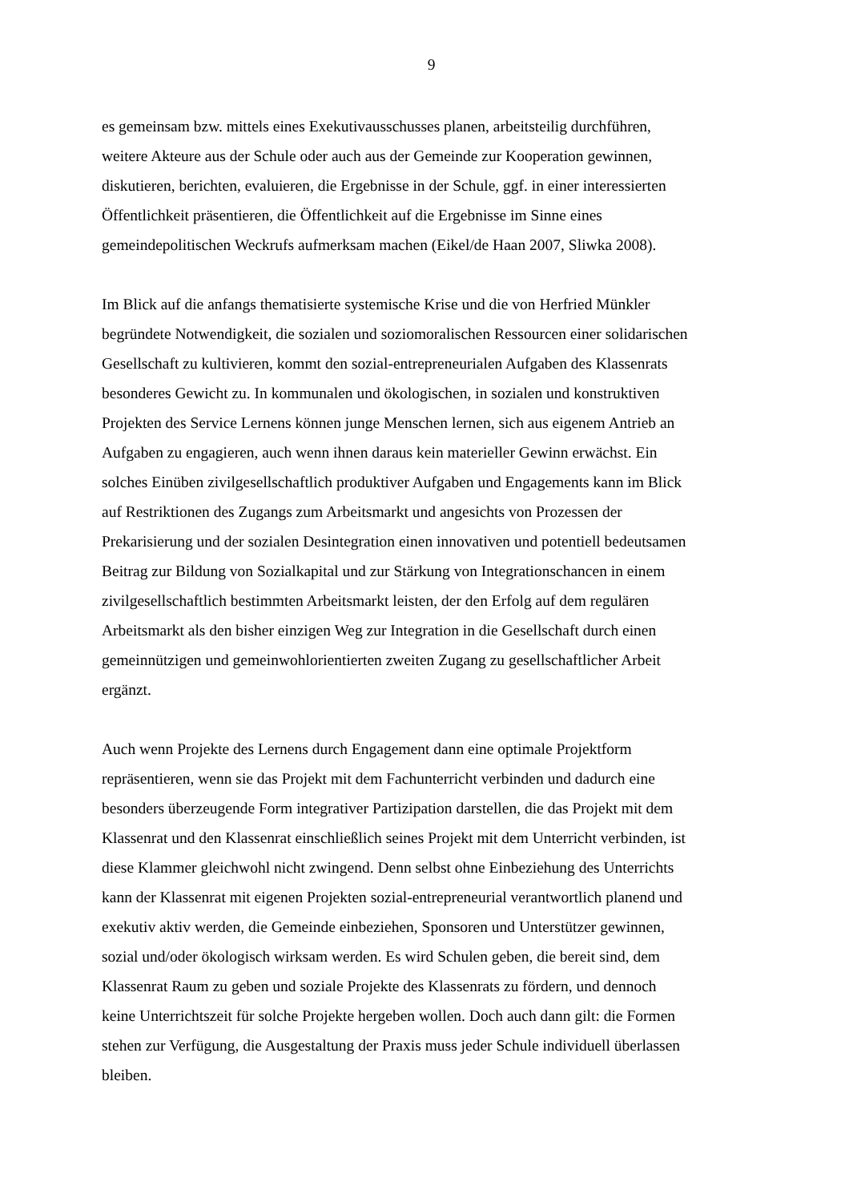9
es gemeinsam bzw. mittels eines Exekutivausschusses planen, arbeitsteilig durchführen,
weitere Akteure aus der Schule oder auch aus der Gemeinde zur Kooperation gewinnen,
diskutieren, berichten, evaluieren, die Ergebnisse in der Schule, ggf. in einer interessierten
Öffentlichkeit präsentieren, die Öffentlichkeit auf die Ergebnisse im Sinne eines
gemeindepolitischen Weckrufs aufmerksam machen (Eikel/de Haan 2007, Sliwka 2008).
Im Blick auf die anfangs thematisierte systemische Krise und die von Herfried Münkler
begründete Notwendigkeit, die sozialen und soziomoralischen Ressourcen einer solidarischen
Gesellschaft zu kultivieren, kommt den sozial-entrepreneurialen Aufgaben des Klassenrats
besonderes Gewicht zu. In kommunalen und ökologischen, in sozialen und konstruktiven
Projekten des Service Lernens können junge Menschen lernen, sich aus eigenem Antrieb an
Aufgaben zu engagieren, auch wenn ihnen daraus kein materieller Gewinn erwächst. Ein
solches Einüben zivilgesellschaftlich produktiver Aufgaben und Engagements kann im Blick
auf Restriktionen des Zugangs zum Arbeitsmarkt und angesichts von Prozessen der
Prekarisierung und der sozialen Desintegration einen innovativen und potentiell bedeutsamen
Beitrag zur Bildung von Sozialkapital und zur Stärkung von Integrationschancen in einem
zivilgesellschaftlich bestimmten Arbeitsmarkt leisten, der den Erfolg auf dem regulären
Arbeitsmarkt als den bisher einzigen Weg zur Integration in die Gesellschaft durch einen
gemeinnützigen und gemeinwohlorientierten zweiten Zugang zu gesellschaftlicher Arbeit
ergänzt.
Auch wenn Projekte des Lernens durch Engagement dann eine optimale Projektform
repräsentieren, wenn sie das Projekt mit dem Fachunterricht verbinden und dadurch eine
besonders überzeugende Form integrativer Partizipation darstellen, die das Projekt mit dem
Klassenrat und den Klassenrat einschließlich seines Projekt mit dem Unterricht verbinden, ist
diese Klammer gleichwohl nicht zwingend. Denn selbst ohne Einbeziehung des Unterrichts
kann der Klassenrat mit eigenen Projekten sozial-entrepreneurial verantwortlich planend und
exekutiv aktiv werden, die Gemeinde einbeziehen, Sponsoren und Unterstützer gewinnen,
sozial und/oder ökologisch wirksam werden. Es wird Schulen geben, die bereit sind, dem
Klassenrat Raum zu geben und soziale Projekte des Klassenrats zu fördern, und dennoch
keine Unterrichtszeit für solche Projekte hergeben wollen. Doch auch dann gilt: die Formen
stehen zur Verfügung, die Ausgestaltung der Praxis muss jeder Schule individuell überlassen
bleiben.